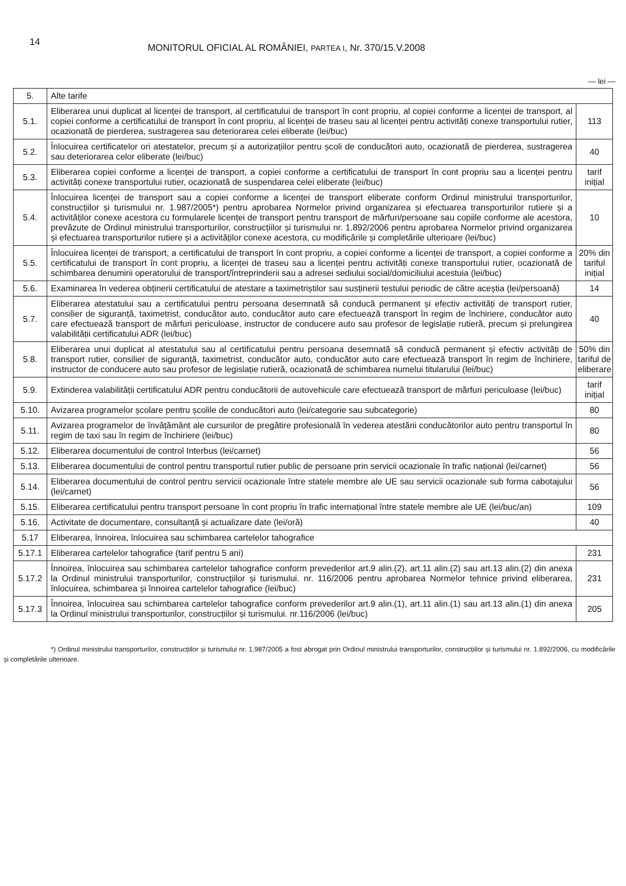14
MONITORUL OFICIAL AL ROMÂNIEI, PARTEA I, Nr. 370/15.V.2008
— lei —
| 5. | Alte tarife | |
| 5.1. | Eliberarea unui duplicat al licenței de transport, al certificatului de transport în cont propriu, al copiei conforme a licenței de transport, al copiei conforme a certificatului de transport în cont propriu, al licenței de traseu sau al licenței pentru activități conexe transportului rutier, ocazionată de pierderea, sustragerea sau deteriorarea celei eliberate (lei/buc) | 113 |
| 5.2. | Înlocuirea certificatelor ori atestatelor, precum și a autorizațiilor pentru școli de conducători auto, ocazionată de pierderea, sustragerea sau deteriorarea celor eliberate (lei/buc) | 40 |
| 5.3. | Eliberarea copiei conforme a licenței de transport, a copiei conforme a certificatului de transport în cont propriu sau a licenței pentru activități conexe transportului rutier, ocazionată de suspendarea celei eliberate (lei/buc) | tarif inițial |
| 5.4. | Înlocuirea licenței de transport sau a copiei conforme a licenței de transport eliberate conform Ordinul ministrului transporturilor, construcțiilor și turismului nr. 1.987/2005*) pentru aprobarea Normelor privind organizarea și efectuarea transporturilor rutiere și a activităților conexe acestora cu formularele licenței de transport pentru transport de mărfuri/persoane sau copiile conforme ale acestora, prevăzute de Ordinul ministrului transporturilor, construcțiilor și turismului nr. 1.892/2006 pentru aprobarea Normelor privind organizarea și efectuarea transporturilor rutiere și a activităților conexe acestora, cu modificările și completările ulterioare (lei/buc) | 10 |
| 5.5. | Înlocuirea licenței de transport, a certificatului de transport în cont propriu, a copiei conforme a licenței de transport, a copiei conforme a certificatului de transport în cont propriu, a licenței de traseu sau a licenței pentru activități conexe transportului rutier, ocazionată de schimbarea denumirii operatorului de transport/întreprinderii sau a adresei sediului social/domiciliului acestuia (lei/buc) | 20% din tariful inițial |
| 5.6. | Examinarea în vederea obținerii certificatului de atestare a taximetriștilor sau susținerii testului periodic de către aceștia (lei/persoană) | 14 |
| 5.7. | Eliberarea atestatului sau a certificatului pentru persoana desemnată să conducă permanent și efectiv activități de transport rutier, consilier de siguranță, taximetrist, conducător auto, conducător auto care efectuează transport în regim de închiriere, conducător auto care efectuează transport de mărfuri periculoase, instructor de conducere auto sau profesor de legislație rutieră, precum și prelungirea valabilității certificatului ADR (lei/buc) | 40 |
| 5.8. | Eliberarea unui duplicat al atestatului sau al certificatului pentru persoana desemnată să conducă permanent și efectiv activități de transport rutier, consilier de siguranță, taximetrist, conducător auto, conducător auto care efectuează transport în regim de închiriere, instructor de conducere auto sau profesor de legislație rutieră, ocazionată de schimbarea numelui titularului (lei/buc) | 50% din tariful de eliberare |
| 5.9. | Extinderea valabilității certificatului ADR pentru conducătorii de autovehicule care efectuează transport de mărfuri periculoase (lei/buc) | tarif inițial |
| 5.10. | Avizarea programelor școlare pentru școlile de conducători auto (lei/categorie sau subcategorie) | 80 |
| 5.11. | Avizarea programelor de învățământ ale cursurilor de pregătire profesională în vederea atestării conducătorilor auto pentru transportul în regim de taxi sau în regim de închiriere (lei/buc) | 80 |
| 5.12. | Eliberarea documentului de control Interbus (lei/carnet) | 56 |
| 5.13. | Eliberarea documentului de control pentru transportul rutier public de persoane prin servicii ocazionale în trafic național (lei/carnet) | 56 |
| 5.14. | Eliberarea documentului de control pentru servicii ocazionale între statele membre ale UE sau servicii ocazionale sub forma cabotajului (lei/carnet) | 56 |
| 5.15. | Eliberarea certificatului pentru transport persoane în cont propriu în trafic internațional între statele membre ale UE (lei/buc/an) | 109 |
| 5.16. | Activitate de documentare, consultanță și actualizare date (lei/oră) | 40 |
| 5.17 | Eliberarea, înnoirea, înlocuirea sau schimbarea cartelelor tahografice | |
| 5.17.1 | Eliberarea cartelelor tahografice (tarif pentru 5 ani) | 231 |
| 5.17.2 | Înnoirea, înlocuirea sau schimbarea cartelelor tahografice conform prevederilor art.9 alin.(2), art.11 alin.(2) sau art.13 alin.(2) din anexa la Ordinul ministrului transporturilor, construcțiilor și turismului. nr. 116/2006 pentru aprobarea Normelor tehnice privind eliberarea, înlocuirea, schimbarea și înnoirea cartelelor tahografice (lei/buc) | 231 |
| 5.17.3 | Înnoirea, înlocuirea sau schimbarea cartelelor tahografice conform prevederilor art.9 alin.(1), art.11 alin.(1) sau art.13 alin.(1) din anexa la Ordinul ministrului transporturilor, construcțiilor și turismului. nr.116/2006 (lei/buc) | 205 |
*) Ordinul ministrului transporturilor, construcțiilor și turismului nr. 1.987/2005 a fost abrogat prin Ordinul ministrului transporturilor, construcțiilor și turismului nr. 1.892/2006, cu modificările și completările ulterioare.